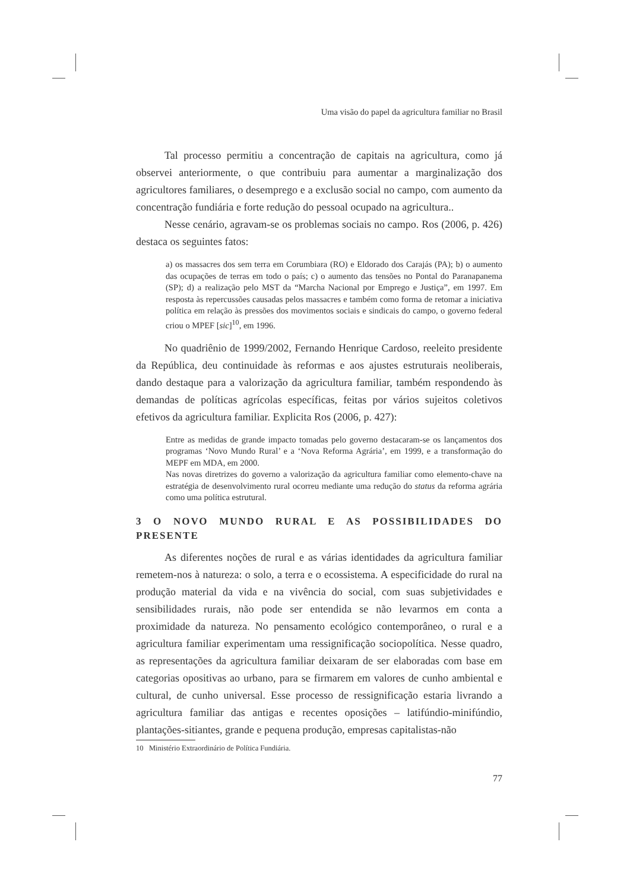Uma visão do papel da agricultura familiar no Brasil
Tal processo permitiu a concentração de capitais na agricultura, como já observei anteriormente, o que contribuiu para aumentar a marginalização dos agricultores familiares, o desemprego e a exclusão social no campo, com aumento da concentração fundiária e forte redução do pessoal ocupado na agricultura..
Nesse cenário, agravam-se os problemas sociais no campo. Ros (2006, p. 426) destaca os seguintes fatos:
a) os massacres dos sem terra em Corumbiara (RO) e Eldorado dos Carajás (PA); b) o aumento das ocupações de terras em todo o país; c) o aumento das tensões no Pontal do Paranapanema (SP); d) a realização pelo MST da “Marcha Nacional por Emprego e Justiça”, em 1997. Em resposta às repercussões causadas pelos massacres e também como forma de retomar a iniciativa política em relação às pressões dos movimentos sociais e sindicais do campo, o governo federal criou o MPEF [sic]<sup>10</sup>, em 1996.
No quadriênio de 1999/2002, Fernando Henrique Cardoso, reeleito presidente da República, deu continuidade às reformas e aos ajustes estruturais neoliberais, dando destaque para a valorização da agricultura familiar, também respondendo às demandas de políticas agrícolas específicas, feitas por vários sujeitos coletivos efetivos da agricultura familiar. Explicita Ros (2006, p. 427):
Entre as medidas de grande impacto tomadas pelo governo destacaram-se os lançamentos dos programas ‘Novo Mundo Rural’ e a ‘Nova Reforma Agrária’, em 1999, e a transformação do MEPF em MDA, em 2000.
Nas novas diretrizes do governo a valorização da agricultura familiar como elemento-chave na estratégia de desenvolvimento rural ocorreu mediante uma redução do status da reforma agrária como uma política estrutural.
3 O NOVO MUNDO RURAL E AS POSSIBILIDADES DO PRESENTE
As diferentes noções de rural e as várias identidades da agricultura familiar remetem-nos à natureza: o solo, a terra e o ecossistema. A especificidade do rural na produção material da vida e na vivência do social, com suas subjetividades e sensibilidades rurais, não pode ser entendida se não levarmos em conta a proximidade da natureza. No pensamento ecológico contemporâneo, o rural e a agricultura familiar experimentam uma ressignificação sociopolítica. Nesse quadro, as representações da agricultura familiar deixaram de ser elaboradas com base em categorias opositivas ao urbano, para se firmarem em valores de cunho ambiental e cultural, de cunho universal. Esse processo de ressignificação estaria livrando a agricultura familiar das antigas e recentes oposições – latifúndio-minifúndio, plantações-sitiantes, grande e pequena produção, empresas capitalistas-não
10 Ministério Extraordinário de Política Fundiária.
77